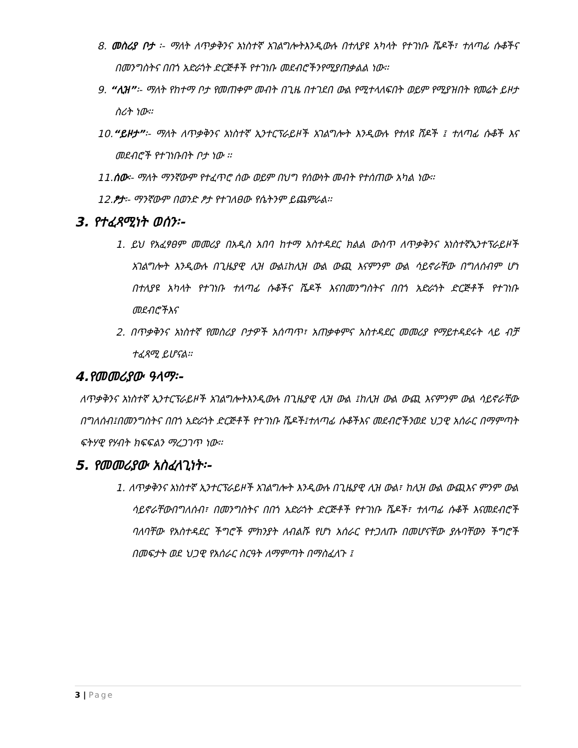8. መስሪያ ቦታ ፡- ማለት ለጥቃቅንና አነስተኛ አገልግሎትእንዲውሉ በተለያዩ አካላት የተገነቡ ሼዶች፣ ተለጣፊ ሱቆችና በመንግስትና በበጎ አድራጎት ድርጅቶች የተገነቡ መደብሮችንየሚያጠቃልል ነው፡፡
9. “ሊዝ”፡- ማለት የከተማ ቦታ የመጠቀም መብት በጊዜ በተገደበ ውል የሚተላለፍበት ወይም የሚያዝበት የመሬት ይዞታ ስሪት ነው፡፡
10.“ይዞታ”፡- ማለት ለጥቃቅንና አነስተኛ ኢንተርፕራይዞች አገልግሎት እንዲውሉ የተለዩ ሸዶች ፤ ተለጣፊ ሱቆች እና መደብሮች የተገነቡበት ቦታ ነው ፡፡
11.ሰው፡- ማለት ማንኛውም የተፈጥሮ ሰው ወይም በህግ የሰውነት መብት የተሰጠው አካል ነው፡፡
12.ፆታ፡- ማንኛውም በወንድ ፆታ የተገለፀው የሴትንም ይጨምራል፡፡
3. የተፈጻሚነት ወሰን፡-
1. ይህ የአፈፃፀም መመሪያ በአዲስ አበባ ከተማ አስተዳደር ክልል ውስጥ ለጥቃቅንና አነስተኛኢንተፕራይዞች አገልግሎት እንዲውሉ በጊዜያዊ ሊዝ ውል፤ከሊዝ ውል ውጪ እናምንም ውል ሳይኖራቸው በግለሰብም ሆነ በተለያዩ አካላት የተገነቡ ተለጣፊ ሱቆችና ሼዶች እናበመንግስትና በበጎ አድራጎት ድርጅቶች የተገነቡ መደብሮችእና
2. በጥቃቅንና አነስተኛ የመስሪያ ቦታዎች አሰጣጥ፣ አጠቃቀምና አስተዳደር መመሪያ የማይተዳደሩት ላይ ብቻ ተፈጻሚ ይሆናል፡፡
4.የመመሪያው ዓላማ፡-
ለጥቃቅንና አነስተኛ ኢንተርፕራይዞች አገልግሎትእንዲውሉ በጊዜያዊ ሊዝ ውል ፤ከሊዝ ውል ውጪ እናምንም ውል ሳይኖራቸው በግለሰብ፤በመንግስትና በበጎ አድራጎት ድርጅቶች የተገነቡ ሼዶች፤ተለጣፊ ሱቆችእና መደብሮችንወደ ህጋዊ አሰራር በማምጣት ፍትሃዊ የሃብት ክፍፍልን ማረጋገጥ ነው፡፡
5. የመመሪያው አስፈላጊነት፡-
1. ለጥቃቅንና አነስተኛ ኢንተርፕራይዞች አገልግሎት እንዲውሉ በጊዜያዊ ሊዝ ውል፣ ከሊዝ ውል ውጪእና ምንም ውል ሳይኖራቸውበግለሰብ፣ በመንግስትና በበጎ አድራጎት ድርጅቶች የተገነቡ ሼዶች፣ ተለጣፊ ሱቆች እናመደብሮች ባለባቸው የአስተዳደር ችግሮች ምክንያት ለብልሹ የሆነ አሰራር የተጋለጡ በመሆናቸው ያሉባቸውን ችግሮች በመፍታት ወደ ህጋዊ የአሰራር ስርዓት ለማምጣት በማስፈለጉ ፤
3 | Page